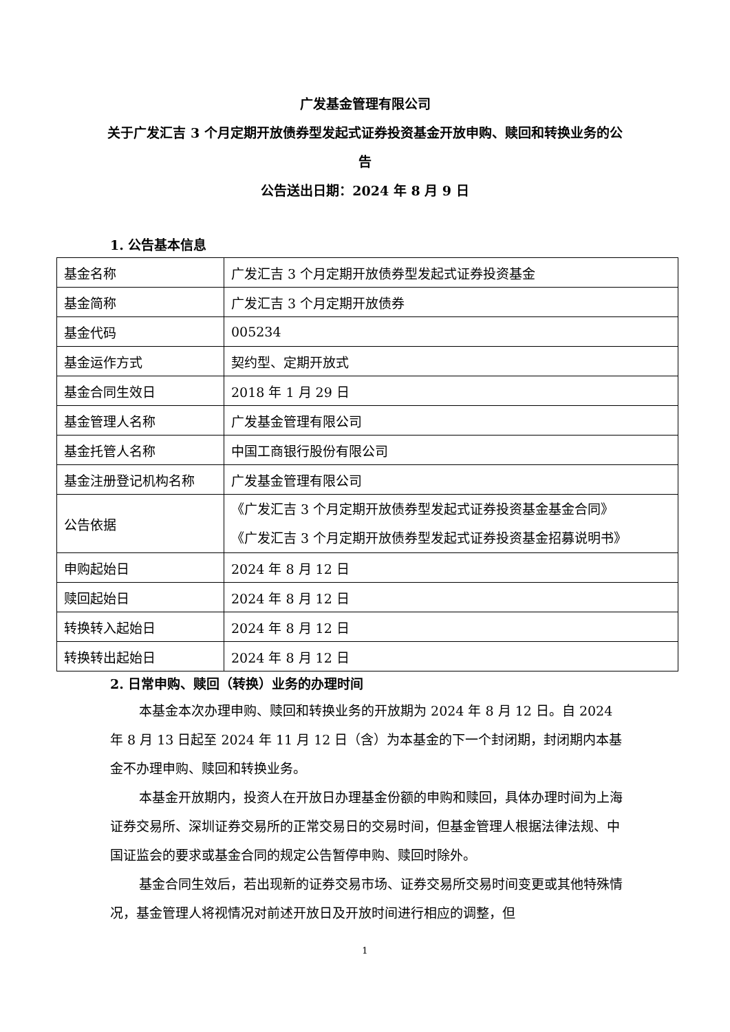广发基金管理有限公司
关于广发汇吉 3 个月定期开放债券型发起式证券投资基金开放申购、赎回和转换业务的公告
公告送出日期：2024 年 8 月 9 日
1. 公告基本信息
| 基金名称 | 广发汇吉 3 个月定期开放债券型发起式证券投资基金 |
| 基金简称 | 广发汇吉 3 个月定期开放债券 |
| 基金代码 | 005234 |
| 基金运作方式 | 契约型、定期开放式 |
| 基金合同生效日 | 2018 年 1 月 29 日 |
| 基金管理人名称 | 广发基金管理有限公司 |
| 基金托管人名称 | 中国工商银行股份有限公司 |
| 基金注册登记机构名称 | 广发基金管理有限公司 |
| 公告依据 | 《广发汇吉 3 个月定期开放债券型发起式证券投资基金基金合同》 《广发汇吉 3 个月定期开放债券型发起式证券投资基金招募说明书》 |
| 申购起始日 | 2024 年 8 月 12 日 |
| 赎回起始日 | 2024 年 8 月 12 日 |
| 转换转入起始日 | 2024 年 8 月 12 日 |
| 转换转出起始日 | 2024 年 8 月 12 日 |
2. 日常申购、赎回（转换）业务的办理时间
本基金本次办理申购、赎回和转换业务的开放期为 2024 年 8 月 12 日。自 2024 年 8 月 13 日起至 2024 年 11 月 12 日（含）为本基金的下一个封闭期，封闭期内本基金不办理申购、赎回和转换业务。
本基金开放期内，投资人在开放日办理基金份额的申购和赎回，具体办理时间为上海证券交易所、深圳证券交易所的正常交易日的交易时间，但基金管理人根据法律法规、中国证监会的要求或基金合同的规定公告暂停申购、赎回时除外。
基金合同生效后，若出现新的证券交易市场、证券交易所交易时间变更或其他特殊情况，基金管理人将视情况对前述开放日及开放时间进行相应的调整，但
1